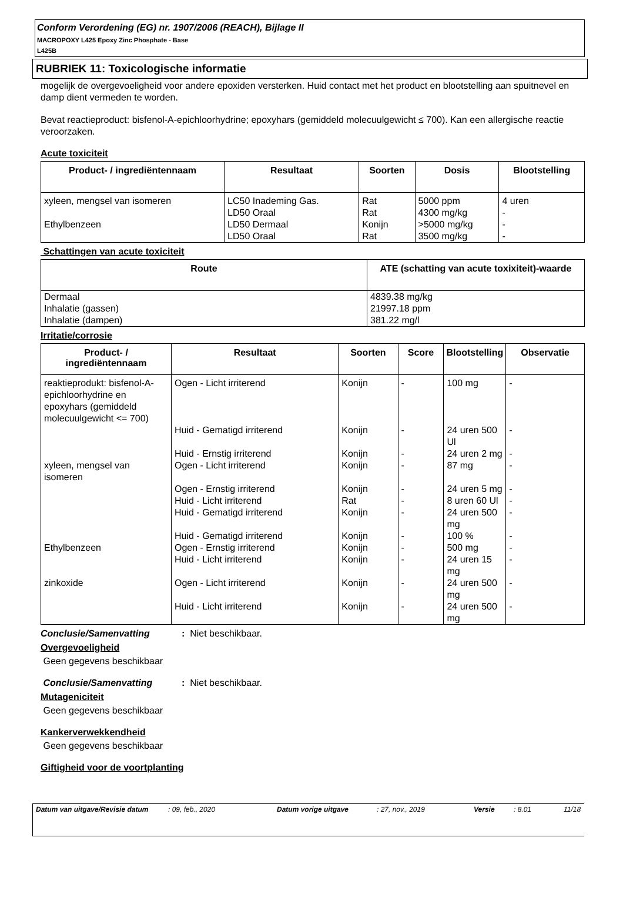Conform Verordening (EG) nr. 1907/2006 (REACH), Bijlage II
MACROPOXY L425 Epoxy Zinc Phosphate - Base
L425B
RUBRIEK 11: Toxicologische informatie
mogelijk de overgevoeligheid voor andere epoxiden versterken. Huid contact met het product en blootstelling aan spuitnevel en damp dient vermeden te worden.
Bevat reactieproduct: bisfenol-A-epichloorhydrine; epoxyhars (gemiddeld molecuulgewicht ≤ 700). Kan een allergische reactie veroorzaken.
Acute toxiciteit
| Product- / ingrediëntennaam | Resultaat | Soorten | Dosis | Blootstelling |
| --- | --- | --- | --- | --- |
| xyleen, mengsel van isomeren | LC50 Inademing Gas. | Rat | 5000 ppm | 4 uren |
| | LD50 Oraal | Rat | 4300 mg/kg | - |
| Ethylbenzeen | LD50 Dermaal | Konijn | >5000 mg/kg | - |
| | LD50 Oraal | Rat | 3500 mg/kg | - |
Schattingen van acute toxiciteit
| Route | ATE (schatting van acute toxixiteit)-waarde |
| --- | --- |
| Dermaal Inhalatie (gassen) Inhalatie (dampen) | 4839.38 mg/kg 21997.18 ppm 381.22 mg/l |
Irritatie/corrosie
| Product- / ingrediëntennaam | Resultaat | Soorten | Score | Blootstelling | Observatie |
| --- | --- | --- | --- | --- | --- |
| reaktieprodukt: bisfenol-A-epichloorhydrine en epoxyhars (gemiddeld molecuulgewicht <= 700) | Ogen - Licht irriterend | Konijn | - | 100 mg | - |
| | Huid - Gematigd irriterend | Konijn | - | 24 uren 500 Ul | - |
| | Huid - Ernstig irriterend | Konijn | - | 24 uren 2 mg | - |
| xyleen, mengsel van isomeren | Ogen - Licht irriterend | Konijn | - | 87 mg | - |
| | Ogen - Ernstig irriterend | Konijn | - | 24 uren 5 mg | - |
| | Huid - Licht irriterend | Rat | - | 8 uren 60 Ul | - |
| | Huid - Gematigd irriterend | Konijn | - | 24 uren 500 mg | - |
| | Huid - Gematigd irriterend | Konijn | - | 100 % | - |
| Ethylbenzeen | Ogen - Ernstig irriterend | Konijn | - | 500 mg | - |
| | Huid - Licht irriterend | Konijn | - | 24 uren 15 mg | - |
| zinkoxide | Ogen - Licht irriterend | Konijn | - | 24 uren 500 mg | - |
| | Huid - Licht irriterend | Konijn | - | 24 uren 500 mg | - |
Conclusie/Samenvatting: Niet beschikbaar.
Overgevoeligheid
Geen gegevens beschikbaar
Conclusie/Samenvatting: Niet beschikbaar.
Mutageniciteit
Geen gegevens beschikbaar
Kankerverwekkendheid
Geen gegevens beschikbaar
Giftigheid voor de voortplanting
Datum van uitgave/Revisie datum : 09, feb., 2020 Datum vorige uitgave : 27, nov., 2019 Versie : 8.01 11/18